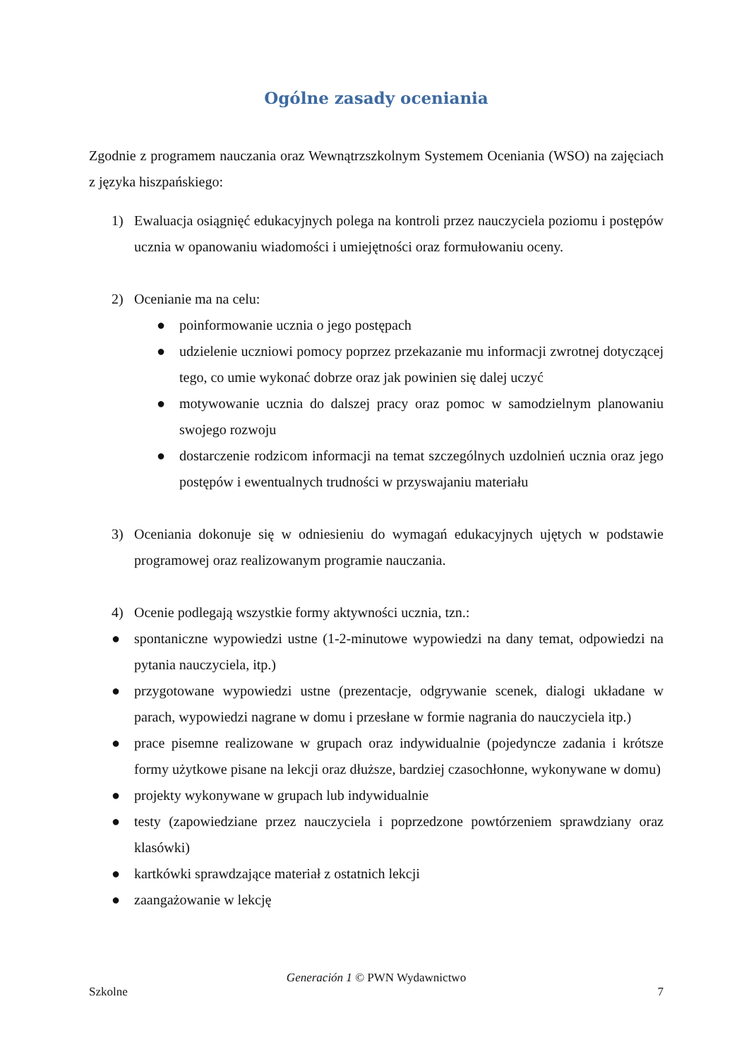Ogólne zasady oceniania
Zgodnie z programem nauczania oraz Wewnątrzszkolnym Systemem Oceniania (WSO) na zajęciach z języka hiszpańskiego:
1) Ewaluacja osiągnięć edukacyjnych polega na kontroli przez nauczyciela poziomu i postępów ucznia w opanowaniu wiadomości i umiejętności oraz formułowaniu oceny.
2) Ocenianie ma na celu:
● poinformowanie ucznia o jego postępach
● udzielenie uczniowi pomocy poprzez przekazanie mu informacji zwrotnej dotyczącej tego, co umie wykonać dobrze oraz jak powinien się dalej uczyć
● motywowanie ucznia do dalszej pracy oraz pomoc w samodzielnym planowaniu swojego rozwoju
● dostarczenie rodzicom informacji na temat szczególnych uzdolnień ucznia oraz jego postępów i ewentualnych trudności w przyswajaniu materiału
3) Oceniania dokonuje się w odniesieniu do wymagań edukacyjnych ujętych w podstawie programowej oraz realizowanym programie nauczania.
4) Ocenie podlegają wszystkie formy aktywności ucznia, tzn.:
● spontaniczne wypowiedzi ustne (1-2-minutowe wypowiedzi na dany temat, odpowiedzi na pytania nauczyciela, itp.)
● przygotowane wypowiedzi ustne (prezentacje, odgrywanie scenek, dialogi układane w parach, wypowiedzi nagrane w domu i przesłane w formie nagrania do nauczyciela itp.)
● prace pisemne realizowane w grupach oraz indywidualnie (pojedyncze zadania i krótsze formy użytkowe pisane na lekcji oraz dłuższe, bardziej czasochłonne, wykonywane w domu)
● projekty wykonywane w grupach lub indywidualnie
● testy (zapowiedziane przez nauczyciela i poprzedzone powtórzeniem sprawdziany oraz klasówki)
● kartkówki sprawdzające materiał z ostatnich lekcji
● zaangażowanie w lekcję
Generación 1 © PWN Wydawnictwo
Szkolne 7